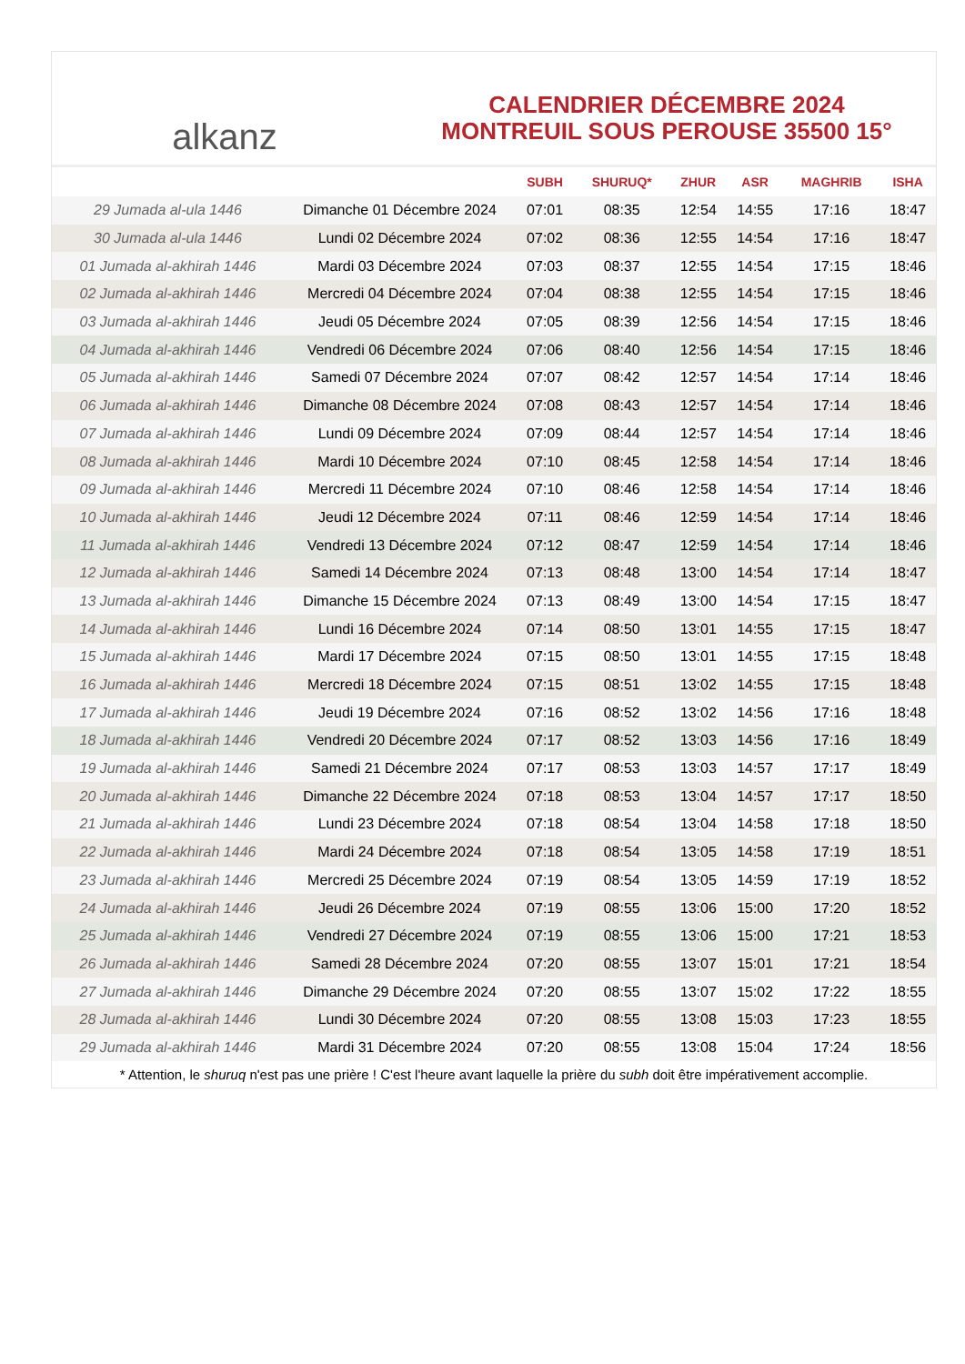alkanz
CALENDRIER DÉCEMBRE 2024
MONTREUIL SOUS PEROUSE 35500 15°
| | | SUBH | SHURUQ* | ZHUR | ASR | MAGHRIB | ISHA |
| --- | --- | --- | --- | --- | --- | --- | --- |
| 29 Jumada al-ula 1446 | Dimanche 01 Décembre 2024 | 07:01 | 08:35 | 12:54 | 14:55 | 17:16 | 18:47 |
| 30 Jumada al-ula 1446 | Lundi 02 Décembre 2024 | 07:02 | 08:36 | 12:55 | 14:54 | 17:16 | 18:47 |
| 01 Jumada al-akhirah 1446 | Mardi 03 Décembre 2024 | 07:03 | 08:37 | 12:55 | 14:54 | 17:15 | 18:46 |
| 02 Jumada al-akhirah 1446 | Mercredi 04 Décembre 2024 | 07:04 | 08:38 | 12:55 | 14:54 | 17:15 | 18:46 |
| 03 Jumada al-akhirah 1446 | Jeudi 05 Décembre 2024 | 07:05 | 08:39 | 12:56 | 14:54 | 17:15 | 18:46 |
| 04 Jumada al-akhirah 1446 | Vendredi 06 Décembre 2024 | 07:06 | 08:40 | 12:56 | 14:54 | 17:15 | 18:46 |
| 05 Jumada al-akhirah 1446 | Samedi 07 Décembre 2024 | 07:07 | 08:42 | 12:57 | 14:54 | 17:14 | 18:46 |
| 06 Jumada al-akhirah 1446 | Dimanche 08 Décembre 2024 | 07:08 | 08:43 | 12:57 | 14:54 | 17:14 | 18:46 |
| 07 Jumada al-akhirah 1446 | Lundi 09 Décembre 2024 | 07:09 | 08:44 | 12:57 | 14:54 | 17:14 | 18:46 |
| 08 Jumada al-akhirah 1446 | Mardi 10 Décembre 2024 | 07:10 | 08:45 | 12:58 | 14:54 | 17:14 | 18:46 |
| 09 Jumada al-akhirah 1446 | Mercredi 11 Décembre 2024 | 07:10 | 08:46 | 12:58 | 14:54 | 17:14 | 18:46 |
| 10 Jumada al-akhirah 1446 | Jeudi 12 Décembre 2024 | 07:11 | 08:46 | 12:59 | 14:54 | 17:14 | 18:46 |
| 11 Jumada al-akhirah 1446 | Vendredi 13 Décembre 2024 | 07:12 | 08:47 | 12:59 | 14:54 | 17:14 | 18:46 |
| 12 Jumada al-akhirah 1446 | Samedi 14 Décembre 2024 | 07:13 | 08:48 | 13:00 | 14:54 | 17:14 | 18:47 |
| 13 Jumada al-akhirah 1446 | Dimanche 15 Décembre 2024 | 07:13 | 08:49 | 13:00 | 14:54 | 17:15 | 18:47 |
| 14 Jumada al-akhirah 1446 | Lundi 16 Décembre 2024 | 07:14 | 08:50 | 13:01 | 14:55 | 17:15 | 18:47 |
| 15 Jumada al-akhirah 1446 | Mardi 17 Décembre 2024 | 07:15 | 08:50 | 13:01 | 14:55 | 17:15 | 18:48 |
| 16 Jumada al-akhirah 1446 | Mercredi 18 Décembre 2024 | 07:15 | 08:51 | 13:02 | 14:55 | 17:15 | 18:48 |
| 17 Jumada al-akhirah 1446 | Jeudi 19 Décembre 2024 | 07:16 | 08:52 | 13:02 | 14:56 | 17:16 | 18:48 |
| 18 Jumada al-akhirah 1446 | Vendredi 20 Décembre 2024 | 07:17 | 08:52 | 13:03 | 14:56 | 17:16 | 18:49 |
| 19 Jumada al-akhirah 1446 | Samedi 21 Décembre 2024 | 07:17 | 08:53 | 13:03 | 14:57 | 17:17 | 18:49 |
| 20 Jumada al-akhirah 1446 | Dimanche 22 Décembre 2024 | 07:18 | 08:53 | 13:04 | 14:57 | 17:17 | 18:50 |
| 21 Jumada al-akhirah 1446 | Lundi 23 Décembre 2024 | 07:18 | 08:54 | 13:04 | 14:58 | 17:18 | 18:50 |
| 22 Jumada al-akhirah 1446 | Mardi 24 Décembre 2024 | 07:18 | 08:54 | 13:05 | 14:58 | 17:19 | 18:51 |
| 23 Jumada al-akhirah 1446 | Mercredi 25 Décembre 2024 | 07:19 | 08:54 | 13:05 | 14:59 | 17:19 | 18:52 |
| 24 Jumada al-akhirah 1446 | Jeudi 26 Décembre 2024 | 07:19 | 08:55 | 13:06 | 15:00 | 17:20 | 18:52 |
| 25 Jumada al-akhirah 1446 | Vendredi 27 Décembre 2024 | 07:19 | 08:55 | 13:06 | 15:00 | 17:21 | 18:53 |
| 26 Jumada al-akhirah 1446 | Samedi 28 Décembre 2024 | 07:20 | 08:55 | 13:07 | 15:01 | 17:21 | 18:54 |
| 27 Jumada al-akhirah 1446 | Dimanche 29 Décembre 2024 | 07:20 | 08:55 | 13:07 | 15:02 | 17:22 | 18:55 |
| 28 Jumada al-akhirah 1446 | Lundi 30 Décembre 2024 | 07:20 | 08:55 | 13:08 | 15:03 | 17:23 | 18:55 |
| 29 Jumada al-akhirah 1446 | Mardi 31 Décembre 2024 | 07:20 | 08:55 | 13:08 | 15:04 | 17:24 | 18:56 |
* Attention, le shuruq n'est pas une prière ! C'est l'heure avant laquelle la prière du subh doit être impérativement accomplie.